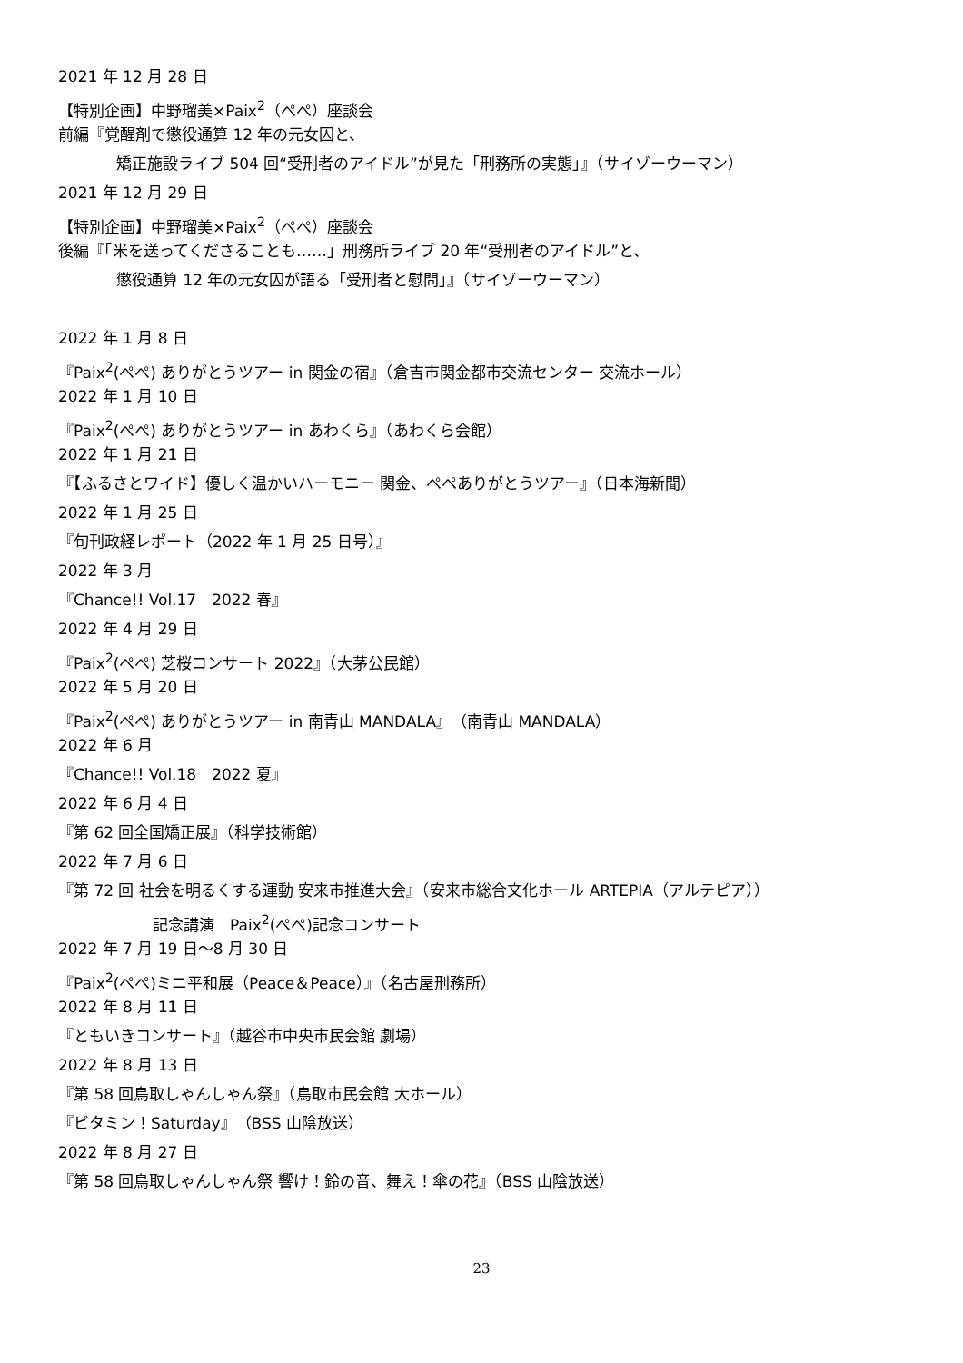2021 年 12 月 28 日
【特別企画】中野瑠美×Paix<sup>2</sup>（ぺぺ）座談会
前編『覚醒剤で懲役通算 12 年の元女囚と、
矯正施設ライブ 504 回“受刑者のアイドル”が見た「刑務所の実態」』（サイゾーウーマン）
2021 年 12 月 29 日
【特別企画】中野瑠美×Paix<sup>2</sup>（ぺぺ）座談会
後編『「米を送ってくださることも……」刑務所ライブ 20 年“受刑者のアイドル”と、
懲役通算 12 年の元女囚が語る「受刑者と慰問」』（サイゾーウーマン）
2022 年 1 月 8 日
『Paix<sup>2</sup>(ぺぺ) ありがとうツアー in 関金の宿』（倉吉市関金都市交流センター 交流ホール）
2022 年 1 月 10 日
『Paix<sup>2</sup>(ぺぺ) ありがとうツアー in あわくら』（あわくら会館）
2022 年 1 月 21 日
『【ふるさとワイド】優しく温かいハーモニー 関金、ぺぺありがとうツアー』（日本海新聞）
2022 年 1 月 25 日
『旬刊政経レポート（2022 年 1 月 25 日号）』
2022 年 3 月
『Chance!! Vol.17　2022 春』
2022 年 4 月 29 日
『Paix<sup>2</sup>(ぺぺ) 芝桜コンサート 2022』（大茅公民館）
2022 年 5 月 20 日
『Paix<sup>2</sup>(ぺぺ) ありがとうツアー in 南青山 MANDALA』（南青山 MANDALA）
2022 年 6 月
『Chance!! Vol.18　2022 夏』
2022 年 6 月 4 日
『第 62 回全国矯正展』（科学技術館）
2022 年 7 月 6 日
『第 72 回 社会を明るくする運動 安来市推進大会』（安来市総合文化ホール ARTEPIA（アルテピア））
記念講演　Paix<sup>2</sup>(ぺぺ)記念コンサート
2022 年 7 月 19 日～8 月 30 日
『Paix<sup>2</sup>(ぺぺ)ミニ平和展（Peace＆Peace）』（名古屋刑務所）
2022 年 8 月 11 日
『ともいきコンサート』（越谷市中央市民会館 劇場）
2022 年 8 月 13 日
『第 58 回鳥取しゃんしゃん祭』（鳥取市民会館 大ホール）
『ビタミン！Saturday』（BSS 山陰放送）
2022 年 8 月 27 日
『第 58 回鳥取しゃんしゃん祭 響け！鈴の音、舞え！傘の花』（BSS 山陰放送）
23